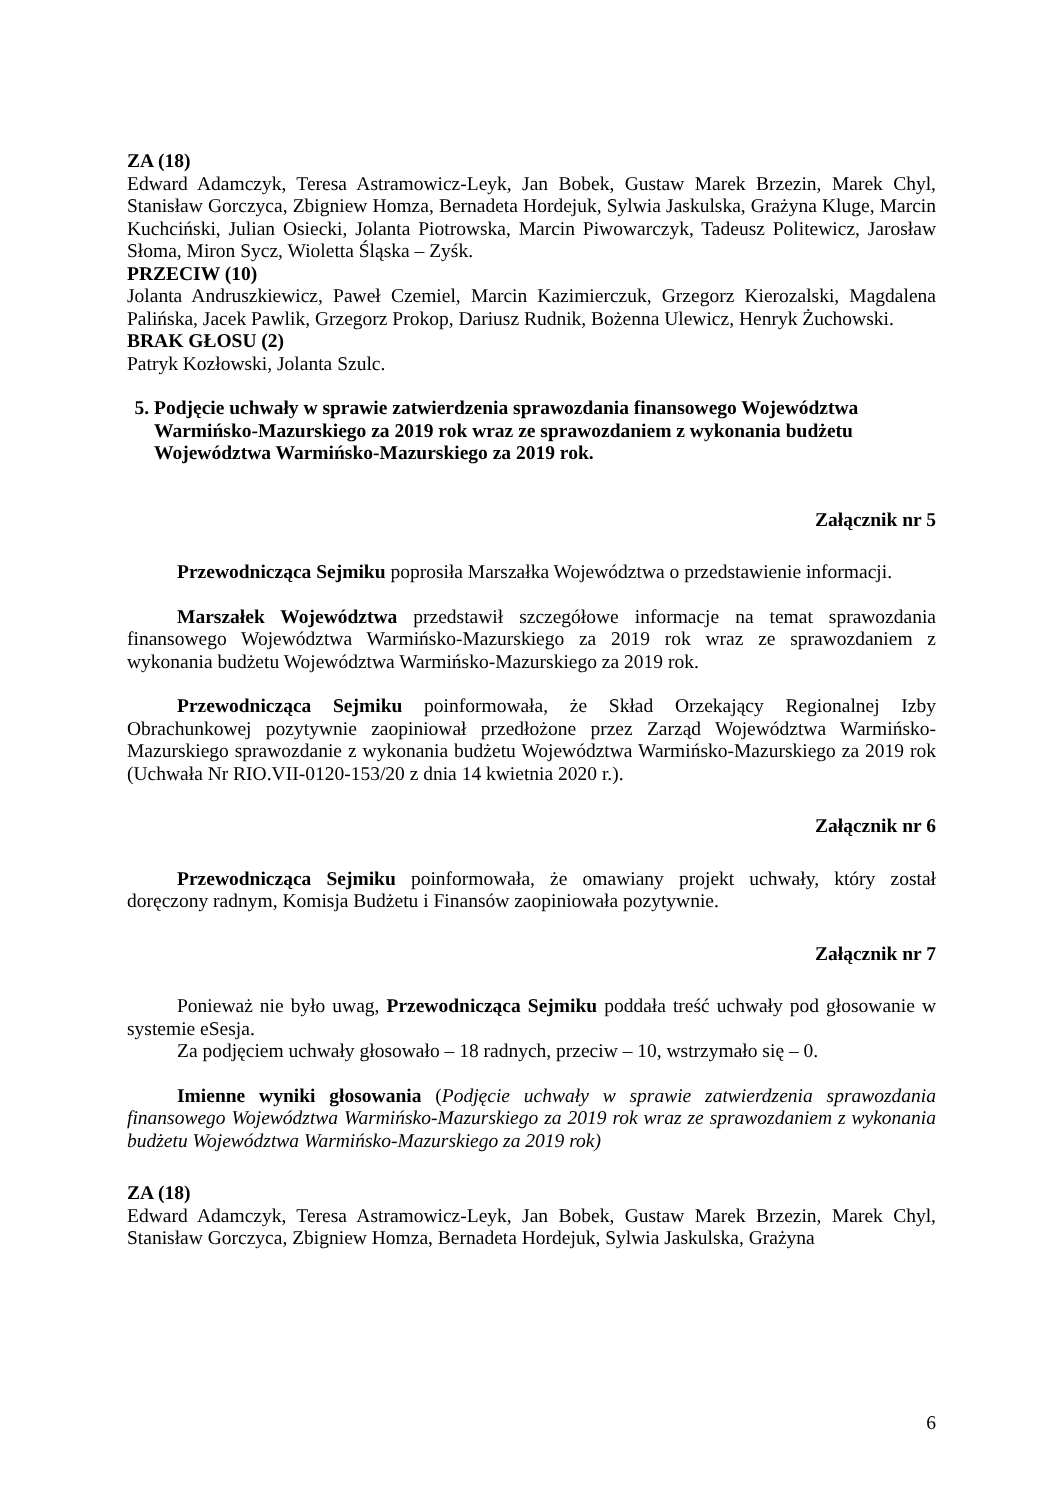ZA (18)
Edward Adamczyk, Teresa Astramowicz-Leyk, Jan Bobek, Gustaw Marek Brzezin, Marek Chyl, Stanisław Gorczyca, Zbigniew Homza, Bernadeta Hordejuk, Sylwia Jaskulska, Grażyna Kluge, Marcin Kuchciński, Julian Osiecki, Jolanta Piotrowska, Marcin Piwowarczyk, Tadeusz Politewicz, Jarosław Słoma, Miron Sycz, Wioletta Śląska – Zyśk.
PRZECIW (10)
Jolanta Andruszkiewicz, Paweł Czemiel, Marcin Kazimierczuk, Grzegorz Kierozalski, Magdalena Palińska, Jacek Pawlik, Grzegorz Prokop, Dariusz Rudnik, Bożenna Ulewicz, Henryk Żuchowski.
BRAK GŁOSU (2)
Patryk Kozłowski, Jolanta Szulc.
5. Podjęcie uchwały w sprawie zatwierdzenia sprawozdania finansowego Województwa Warmińsko-Mazurskiego za 2019 rok wraz ze sprawozdaniem z wykonania budżetu Województwa Warmińsko-Mazurskiego za 2019 rok.
Załącznik nr 5
Przewodnicząca Sejmiku poprosiła Marszałka Województwa o przedstawienie informacji.
Marszałek Województwa przedstawił szczegółowe informacje na temat sprawozdania finansowego Województwa Warmińsko-Mazurskiego za 2019 rok wraz ze sprawozdaniem z wykonania budżetu Województwa Warmińsko-Mazurskiego za 2019 rok.
Przewodnicząca Sejmiku poinformowała, że Skład Orzekający Regionalnej Izby Obrachunkowej pozytywnie zaopiniował przedłożone przez Zarząd Województwa Warmińsko-Mazurskiego sprawozdanie z wykonania budżetu Województwa Warmińsko-Mazurskiego za 2019 rok (Uchwała Nr RIO.VII-0120-153/20 z dnia 14 kwietnia 2020 r.).
Załącznik nr 6
Przewodnicząca Sejmiku poinformowała, że omawiany projekt uchwały, który został doręczony radnym, Komisja Budżetu i Finansów zaopiniowała pozytywnie.
Załącznik nr 7
Ponieważ nie było uwag, Przewodnicząca Sejmiku poddała treść uchwały pod głosowanie w systemie eSesja.
Za podjęciem uchwały głosowało – 18 radnych, przeciw – 10, wstrzymało się – 0.
Imienne wyniki głosowania (Podjęcie uchwały w sprawie zatwierdzenia sprawozdania finansowego Województwa Warmińsko-Mazurskiego za 2019 rok wraz ze sprawozdaniem z wykonania budżetu Województwa Warmińsko-Mazurskiego za 2019 rok)
ZA (18)
Edward Adamczyk, Teresa Astramowicz-Leyk, Jan Bobek, Gustaw Marek Brzezin, Marek Chyl, Stanisław Gorczyca, Zbigniew Homza, Bernadeta Hordejuk, Sylwia Jaskulska, Grażyna
6